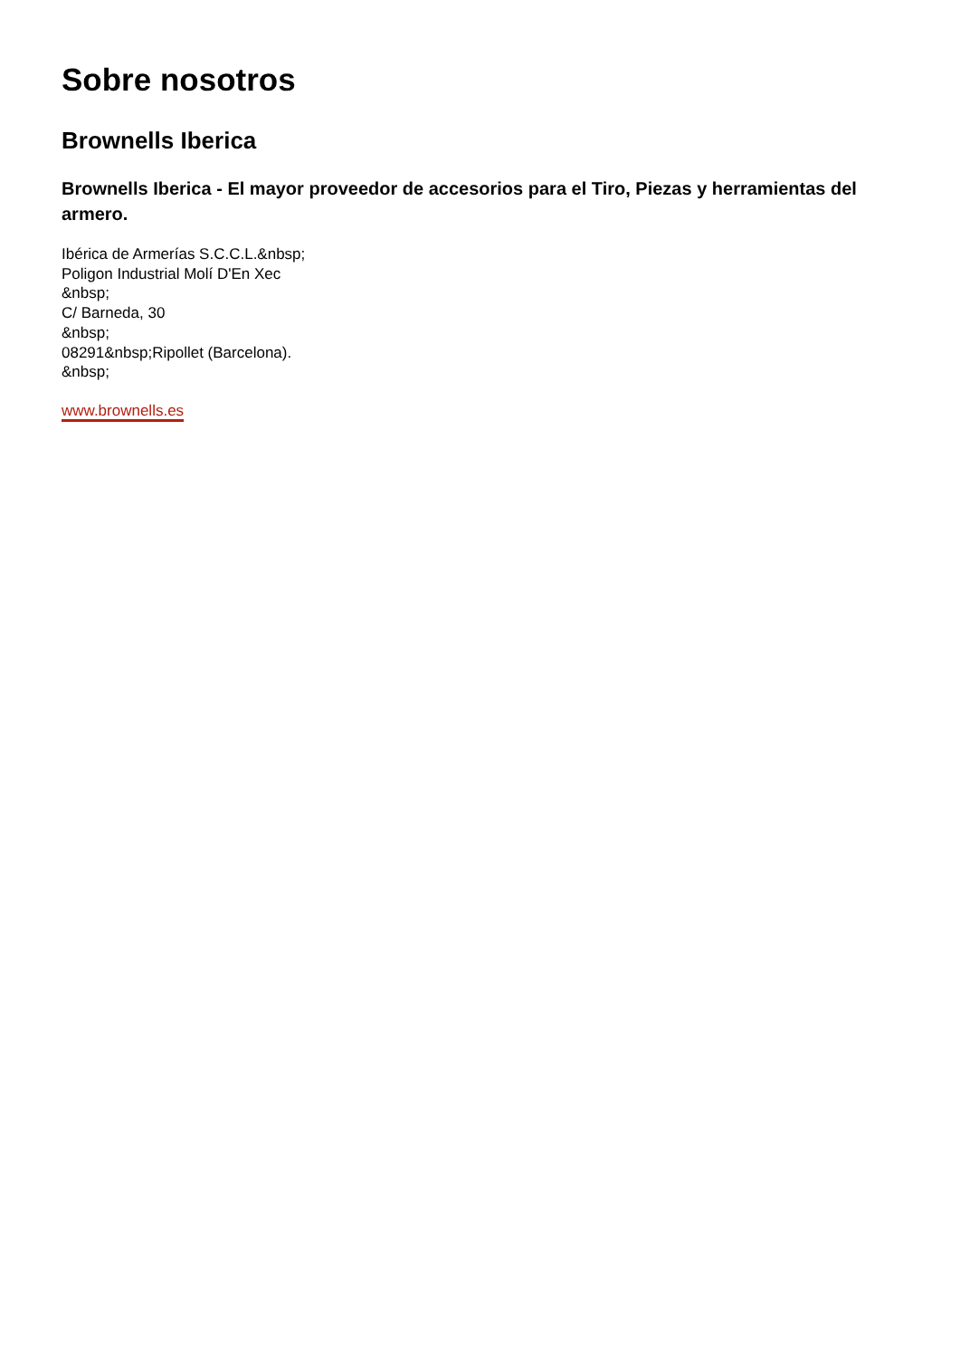Sobre nosotros
Brownells Iberica
Brownells Iberica - El mayor proveedor de accesorios para el Tiro, Piezas y herramientas del armero.
Ibérica de Armerías S.C.C.L.&nbsp;
Poligon Industrial Molí D'En Xec
&nbsp;
C/ Barneda, 30
&nbsp;
08291&nbsp;Ripollet (Barcelona).
&nbsp;
www.brownells.es